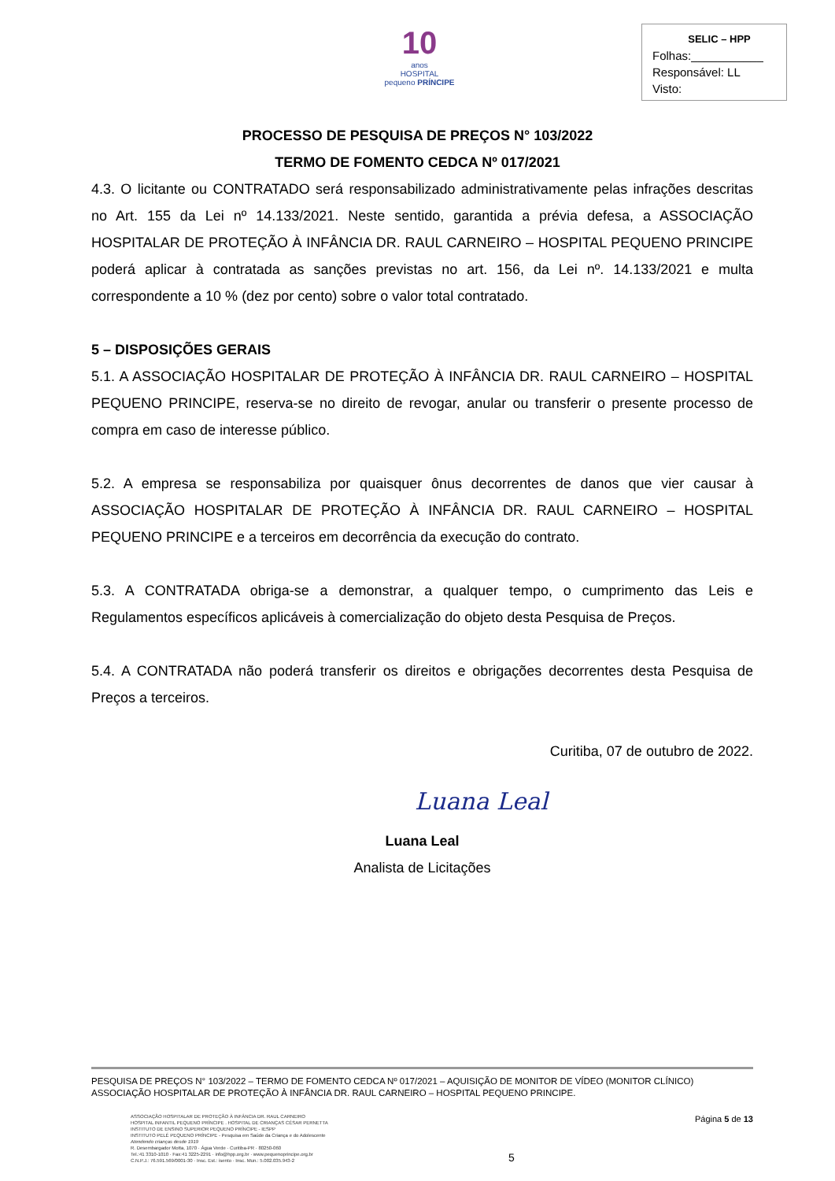10
anos
HOSPITAL
pequeno PRÍNCIPE
SELIC – HPP
Folhas:___________
Responsável: LL
Visto:
PROCESSO DE PESQUISA DE PREÇOS N° 103/2022
TERMO DE FOMENTO CEDCA Nº 017/2021
4.3. O licitante ou CONTRATADO será responsabilizado administrativamente pelas infrações descritas no Art. 155 da Lei nº 14.133/2021. Neste sentido, garantida a prévia defesa, a ASSOCIAÇÃO HOSPITALAR DE PROTEÇÃO À INFÂNCIA DR. RAUL CARNEIRO – HOSPITAL PEQUENO PRINCIPE poderá aplicar à contratada as sanções previstas no art. 156, da Lei nº. 14.133/2021 e multa correspondente a 10 % (dez por cento) sobre o valor total contratado.
5 – DISPOSIÇÕES GERAIS
5.1. A ASSOCIAÇÃO HOSPITALAR DE PROTEÇÃO À INFÂNCIA DR. RAUL CARNEIRO – HOSPITAL PEQUENO PRINCIPE, reserva-se no direito de revogar, anular ou transferir o presente processo de compra em caso de interesse público.
5.2. A empresa se responsabiliza por quaisquer ônus decorrentes de danos que vier causar à ASSOCIAÇÃO HOSPITALAR DE PROTEÇÃO À INFÂNCIA DR. RAUL CARNEIRO – HOSPITAL PEQUENO PRINCIPE e a terceiros em decorrência da execução do contrato.
5.3. A CONTRATADA obriga-se a demonstrar, a qualquer tempo, o cumprimento das Leis e Regulamentos específicos aplicáveis à comercialização do objeto desta Pesquisa de Preços.
5.4. A CONTRATADA não poderá transferir os direitos e obrigações decorrentes desta Pesquisa de Preços a terceiros.
Curitiba, 07 de outubro de 2022.
Luana Leal
Luana Leal
Analista de Licitações
PESQUISA DE PREÇOS N° 103/2022 – TERMO DE FOMENTO CEDCA Nº 017/2021 – AQUISIÇÃO DE MONITOR DE VÍDEO (MONITOR CLÍNICO)
ASSOCIAÇÃO HOSPITALAR DE PROTEÇÃO À INFÂNCIA DR. RAUL CARNEIRO – HOSPITAL PEQUENO PRINCIPE.
ASSOCIAÇÃO HOSPITALAR DE PROTEÇÃO À INFÂNCIA DR. RAUL CARNEIRO
HOSPITAL INFANTIL PEQUENO PRÍNCIPE . HOSPITAL DE CRIANÇAS CÉSAR PERNETTA
INSTITUTO DE ENSINO SUPERIOR PEQUENO PRÍNCIPE - IESPP
INSTITUTO PELÉ PEQUENO PRÍNCIPE - Pesquisa em Saúde da Criança e do Adolescente
Atendendo crianças desde 1919
R. Desembargador Motta, 1070 · Água Verde · Curitiba-PR · 80250-060
Tel.:41 3310-1010 · Fax:41 3225-2291 · info@hpp.org.br · www.pequenoprincipe.org.br
C.N.P.J.: 76.591.569/0001-30 · Insc. Est.: isento · Insc. Mun.: 5.002.035.943-2
5
Página 5 de 13